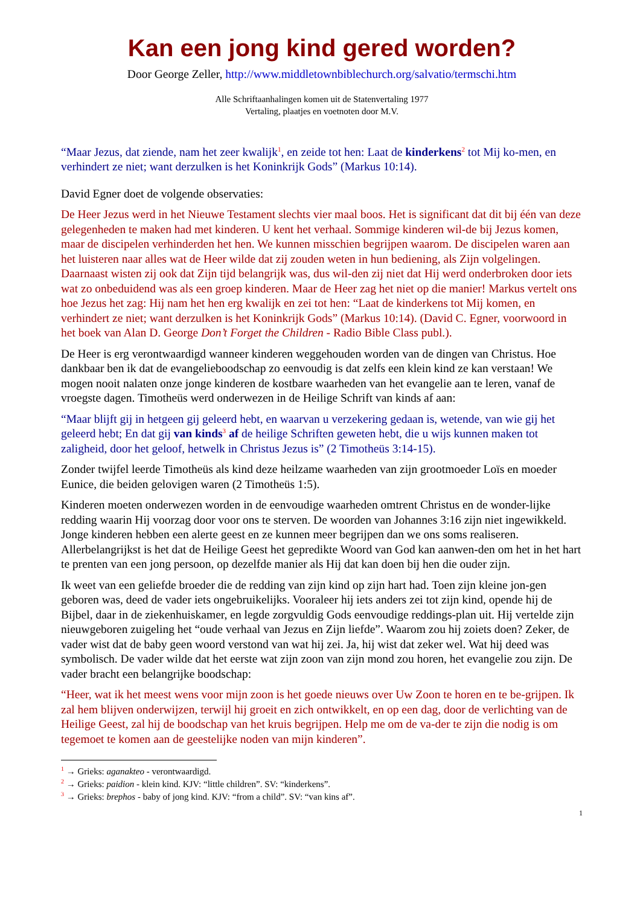Kan een jong kind gered worden?
Door George Zeller, http://www.middletownbiblechurch.org/salvatio/termschi.htm
Alle Schriftaanhalingen komen uit de Statenvertaling 1977
Vertaling, plaatjes en voetnoten door M.V.
“Maar Jezus, dat ziende, nam het zeer kwalijk<sup>1</sup>, en zeide tot hen: Laat de kinderkens<sup>2</sup> tot Mij ko-men, en verhindert ze niet; want derzulken is het Koninkrijk Gods” (Markus 10:14).
David Egner doet de volgende observaties:
De Heer Jezus werd in het Nieuwe Testament slechts vier maal boos. Het is significant dat dit bij één van deze gelegenheden te maken had met kinderen. U kent het verhaal. Sommige kinderen wil-de bij Jezus komen, maar de discipelen verhinderden het hen. We kunnen misschien begrijpen waarom. De discipelen waren aan het luisteren naar alles wat de Heer wilde dat zij zouden weten in hun bediening, als Zijn volgelingen. Daarnaast wisten zij ook dat Zijn tijd belangrijk was, dus wil-den zij niet dat Hij werd onderbroken door iets wat zo onbeduidend was als een groep kinderen. Maar de Heer zag het niet op die manier! Markus vertelt ons hoe Jezus het zag: Hij nam het hen erg kwalijk en zei tot hen: “Laat de kinderkens tot Mij komen, en verhindert ze niet; want derzulken is het Koninkrijk Gods” (Markus 10:14). (David C. Egner, voorwoord in het boek van Alan D. George Don’t Forget the Children - Radio Bible Class publ.).
De Heer is erg verontwaardigd wanneer kinderen weggehouden worden van de dingen van Christus. Hoe dankbaar ben ik dat de evangelieboodschap zo eenvoudig is dat zelfs een klein kind ze kan verstaan! We mogen nooit nalaten onze jonge kinderen de kostbare waarheden van het evangelie aan te leren, vanaf de vroegste dagen. Timotheüs werd onderwezen in de Heilige Schrift van kinds af aan:
“Maar blijft gij in hetgeen gij geleerd hebt, en waarvan u verzekering gedaan is, wetende, van wie gij het geleerd hebt; En dat gij van kinds<sup>3</sup> af de heilige Schriften geweten hebt, die u wijs kunnen maken tot zaligheid, door het geloof, hetwelk in Christus Jezus is” (2 Timotheüs 3:14-15).
Zonder twijfel leerde Timotheüs als kind deze heilzame waarheden van zijn grootmoeder Loïs en moeder Eunice, die beiden gelovigen waren (2 Timotheüs 1:5).
Kinderen moeten onderwezen worden in de eenvoudige waarheden omtrent Christus en de wonder-lijke redding waarin Hij voorzag door voor ons te sterven. De woorden van Johannes 3:16 zijn niet ingewikkeld. Jonge kinderen hebben een alerte geest en ze kunnen meer begrijpen dan we ons soms realiseren. Allerbelangrijkst is het dat de Heilige Geest het gepredikte Woord van God kan aanwen-den om het in het hart te prenten van een jong persoon, op dezelfde manier als Hij dat kan doen bij hen die ouder zijn.
Ik weet van een geliefde broeder die de redding van zijn kind op zijn hart had. Toen zijn kleine jon-gen geboren was, deed de vader iets ongebruikelijks. Vooraleer hij iets anders zei tot zijn kind, opende hij de Bijbel, daar in de ziekenhuiskamer, en legde zorgvuldig Gods eenvoudige reddings-plan uit. Hij vertelde zijn nieuwgeboren zuigeling het “oude verhaal van Jezus en Zijn liefde”. Waarom zou hij zoiets doen? Zeker, de vader wist dat de baby geen woord verstond van wat hij zei. Ja, hij wist dat zeker wel. Wat hij deed was symbolisch. De vader wilde dat het eerste wat zijn zoon van zijn mond zou horen, het evangelie zou zijn. De vader bracht een belangrijke boodschap:
“Heer, wat ik het meest wens voor mijn zoon is het goede nieuws over Uw Zoon te horen en te be-grijpen. Ik zal hem blijven onderwijzen, terwijl hij groeit en zich ontwikkelt, en op een dag, door de verlichting van de Heilige Geest, zal hij de boodschap van het kruis begrijpen. Help me om de va-der te zijn die nodig is om tegemoet te komen aan de geestelijke noden van mijn kinderen”.
<sup>1</sup> → Grieks: aganakteo - verontwaardigd.
<sup>2</sup> → Grieks: paidion - klein kind. KJV: “little children”. SV: “kinderkens”.
<sup>3</sup> → Grieks: brephos - baby of jong kind. KJV: “from a child”. SV: “van kins af”.
1